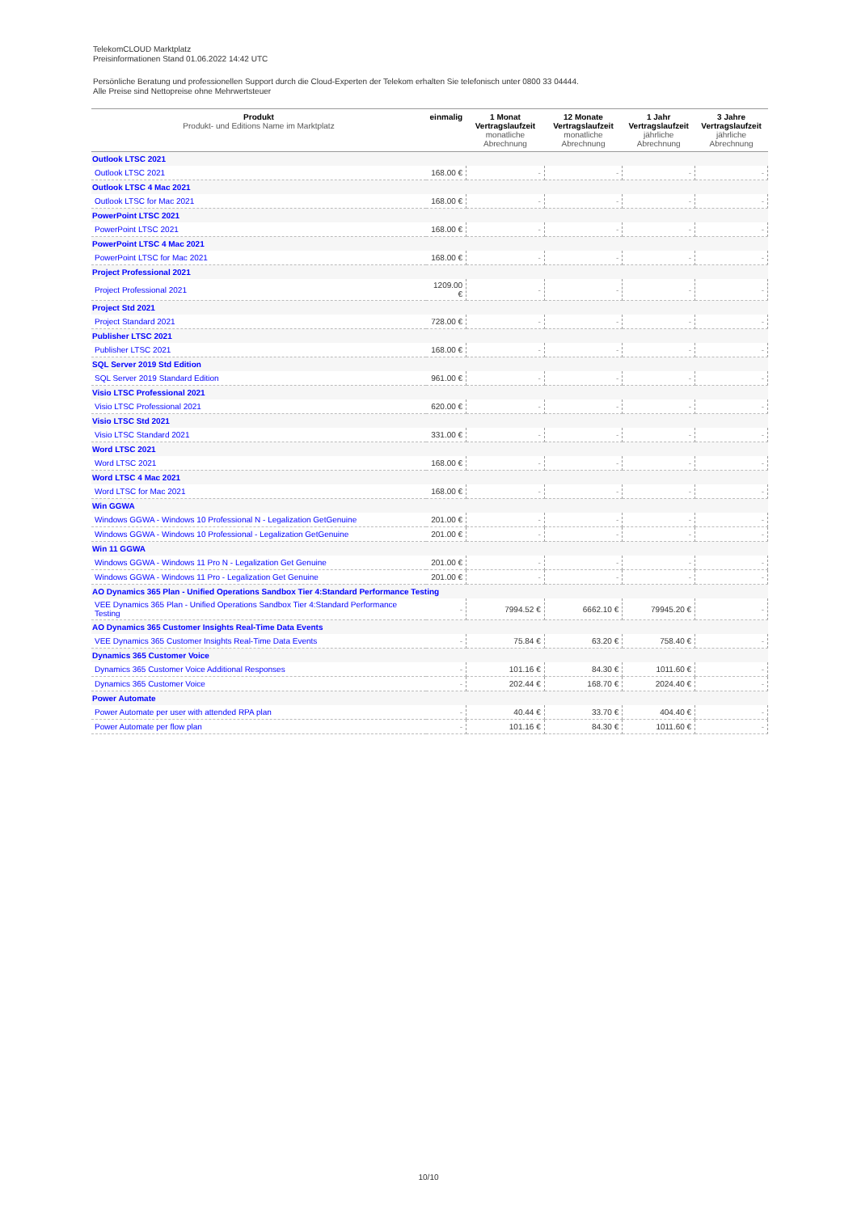TelekomCLOUD Marktplatz
Preisinformationen Stand 01.06.2022 14:42 UTC
Persönliche Beratung und professionellen Support durch die Cloud-Experten der Telekom erhalten Sie telefonisch unter 0800 33 04444.
Alle Preise sind Nettopreise ohne Mehrwertsteuer
| Produkt Produkt- und Editions Name im Marktplatz | einmalig | 1 Monat Vertragslaufzeit monatliche Abrechnung | 12 Monate Vertragslaufzeit monatliche Abrechnung | 1 Jahr Vertragslaufzeit jährliche Abrechnung | 3 Jahre Vertragslaufzeit jährliche Abrechnung |
| --- | --- | --- | --- | --- | --- |
| Outlook LTSC 2021 | | | | | |
| Outlook LTSC 2021 | 168.00 € | - | - | - | - |
| Outlook LTSC 4 Mac 2021 | | | | | |
| Outlook LTSC for Mac 2021 | 168.00 € | - | - | - | - |
| PowerPoint LTSC 2021 | | | | | |
| PowerPoint LTSC 2021 | 168.00 € | - | - | - | - |
| PowerPoint LTSC 4 Mac 2021 | | | | | |
| PowerPoint LTSC for Mac 2021 | 168.00 € | - | - | - | - |
| Project Professional 2021 | | | | | |
| Project Professional 2021 | 1209.00 € | - | - | - | - |
| Project Std 2021 | | | | | |
| Project Standard 2021 | 728.00 € | - | - | - | - |
| Publisher LTSC 2021 | | | | | |
| Publisher LTSC 2021 | 168.00 € | - | - | - | - |
| SQL Server 2019 Std Edition | | | | | |
| SQL Server 2019 Standard Edition | 961.00 € | - | - | - | - |
| Visio LTSC Professional 2021 | | | | | |
| Visio LTSC Professional 2021 | 620.00 € | - | - | - | - |
| Visio LTSC Std 2021 | | | | | |
| Visio LTSC Standard 2021 | 331.00 € | - | - | - | - |
| Word LTSC 2021 | | | | | |
| Word LTSC 2021 | 168.00 € | - | - | - | - |
| Word LTSC 4 Mac 2021 | | | | | |
| Word LTSC for Mac 2021 | 168.00 € | - | - | - | - |
| Win GGWA | | | | | |
| Windows GGWA - Windows 10 Professional N - Legalization GetGenuine | 201.00 € | - | - | - | - |
| Windows GGWA - Windows 10 Professional - Legalization GetGenuine | 201.00 € | - | - | - | - |
| Win 11 GGWA | | | | | |
| Windows GGWA - Windows 11 Pro N - Legalization Get Genuine | 201.00 € | - | - | - | - |
| Windows GGWA - Windows 11 Pro - Legalization Get Genuine | 201.00 € | - | - | - | - |
| AO Dynamics 365 Plan - Unified Operations Sandbox Tier 4:Standard Performance Testing | | | | | |
| VEE Dynamics 365 Plan - Unified Operations Sandbox Tier 4:Standard Performance Testing | - | 7994.52 € | 6662.10 € | 79945.20 € | - |
| AO Dynamics 365 Customer Insights Real-Time Data Events | | | | | |
| VEE Dynamics 365 Customer Insights Real-Time Data Events | - | 75.84 € | 63.20 € | 758.40 € | - |
| Dynamics 365 Customer Voice | | | | | |
| Dynamics 365 Customer Voice Additional Responses | - | 101.16 € | 84.30 € | 1011.60 € | - |
| Dynamics 365 Customer Voice | - | 202.44 € | 168.70 € | 2024.40 € | - |
| Power Automate | | | | | |
| Power Automate per user with attended RPA plan | - | 40.44 € | 33.70 € | 404.40 € | - |
| Power Automate per flow plan | - | 101.16 € | 84.30 € | 1011.60 € | - |
10/10